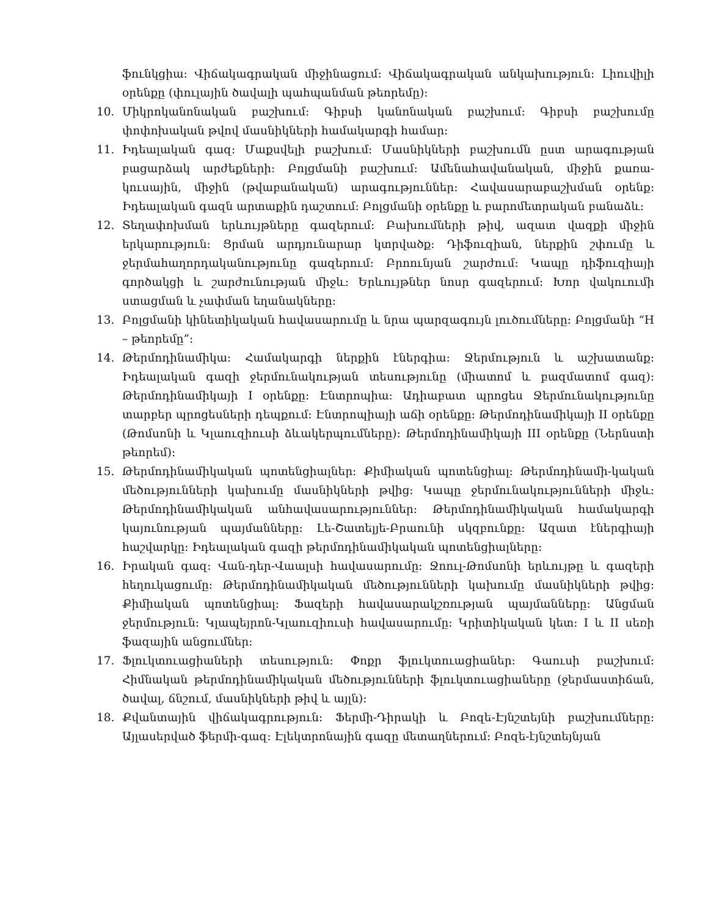ֆունկցիա: Վիճակագրական միջինացում: Վիճակագրական անկախություն: Լիուվիլի օրենքը (փուլային ծավալի պահպանման թեորեմը):
10. Միկրոկանոնական բաշխում: Գիբսի կանոնական բաշխում: Գիբսի բաշխումը փոփոխական թվով մասնիկների համակարգի համար:
11. Իդեալական գազ: Մաքսվելի բաշխում: Մասնիկների բաշխումն ըստ արագության բացարձակ արժեքների: Բոլցմանի բաշխում: Ամենահավանական, միջին քառա-կուսային, միջին (թվաբանական) արագություններ: Հավասարաբաշխման օրենք: Իդեալական գազն արտաքին դաշտում: Բոլցմանի օրենքը և բարոմետրական բանաձև:
12. Տեղափոխման երևույթները գազերում: Բախումների թիվ, ազատ վազքի միջին երկարություն: Ցրման արդյունարար կտրվածք: Դիֆուզիան, ներքին շփումը և ջերմահաղորդականությունը գազերում: Բրոունյան շարժում: Կապը դիֆուզիայի գործակցի և շարժունության միջև: Երևույթներ նոսր գազերում: Խոր վակուումի ստացման և չափման եղանակները:
13. Բոլցմանի կինետիկական հավասարումը և նրա պարզագույն լուծումները: Բոլցմանի “H – թեորեմը”:
14. Թերմոդինամիկա: Համակարգի ներքին էներգիա: Ջերմություն և աշխատանք: Իդեալական գազի ջերմունակության տեսությունը (միատոմ և բազմատոմ գազ): Թերմոդինամիկայի I օրենքը: Էնտրոպիա: Ադիաբատ պրոցես Ջերմունակությունը տարբեր պրոցեսների դեպքում: Էնտրոպիայի աճի օրենքը: Թերմոդինամիկայի II օրենքը (Թոմսոնի և Կլաուզիուսի ձևակերպումները): Թերմոդինամիկայի III օրենքը (Ներնստի թեորեմ):
15. Թերմոդինամիկական պոտենցիալներ: Քիմիական պոտենցիալ: Թերմոդինամի-կական մեծությունների կախումը մասնիկների թվից: Կապը ջերմունակությունների միջև: Թերմոդինամիկական անհավասարություններ: Թերմոդինամիկական համակարգի կայունության պայմանները: Լե-Շատելյե-Բրաունի սկզբունքը: Ազատ էներգիայի հաշվարկը: Իդեալական գազի թերմոդինամիկական պոտենցիալները:
16. Իրական գազ: Վան-դեր-Վաալսի հավասարումը: Ջոուլ-Թոմսոնի երևույթը և գազերի հեղուկացումը: Թերմոդինամիկական մեծությունների կախումը մասնիկների թվից: Քիմիական պոտենցիալ: Ֆազերի հավասարակշռության պայմանները: Անցման ջերմություն: Կլապեյրոն-Կլաուզիուսի հավասարումը: Կրիտիկական կետ: I և II սեռի ֆազային անցումներ:
17. Ֆլուկտուացիաների տեսություն: Փոքր ֆլուկտուացիաներ: Գաուսի բաշխում: Հիմնական թերմոդինամիկական մեծությունների ֆլուկտուացիաները (ջերմաստիճան, ծավալ, ճնշում, մասնիկների թիվ և այլն):
18. Քվանտային վիճակագրություն: Ֆերմի-Դիրակի և Բոզե-Էյնշտեյնի բաշխումները: Այլասերված ֆերմի-գազ: Էլեկտրոնային գազը մետաղներում: Բոզե-էյնշտեյնյան